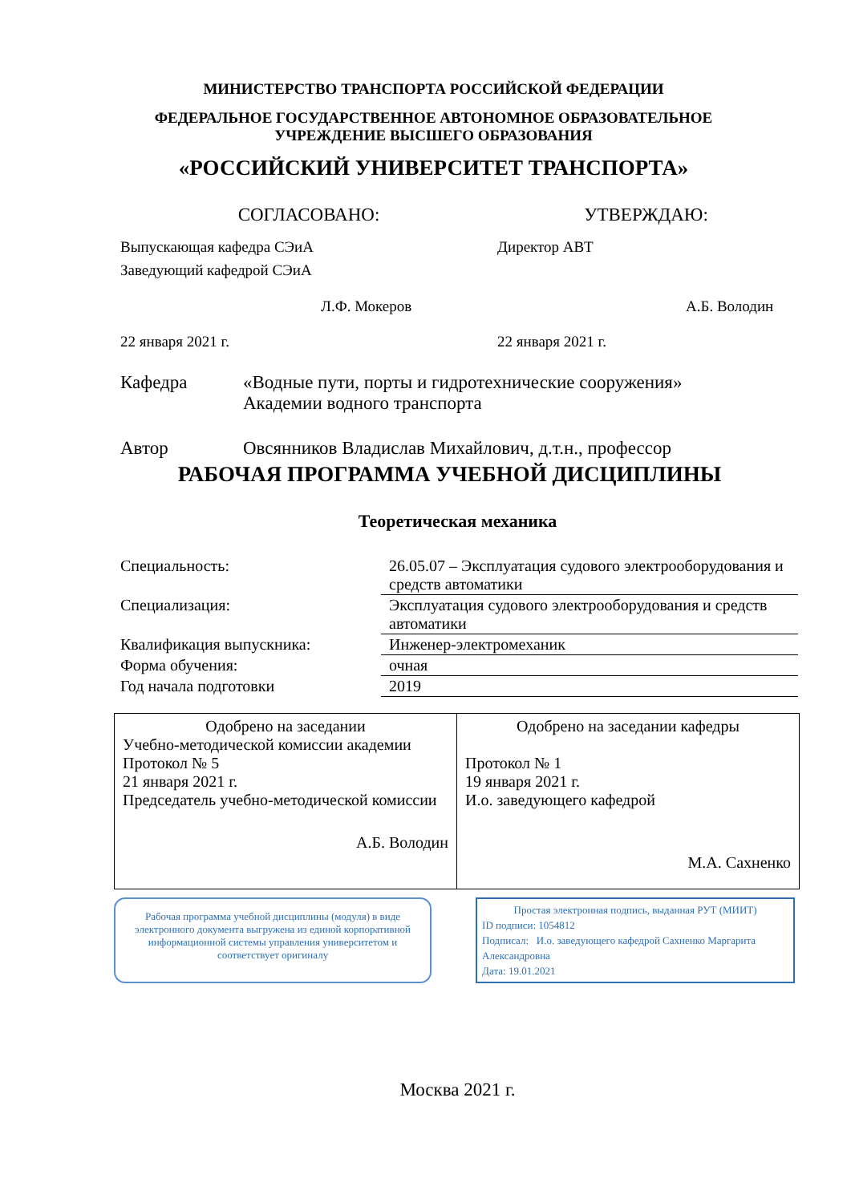МИНИСТЕРСТВО ТРАНСПОРТА РОССИЙСКОЙ ФЕДЕРАЦИИ
ФЕДЕРАЛЬНОЕ ГОСУДАРСТВЕННОЕ АВТОНОМНОЕ ОБРАЗОВАТЕЛЬНОЕ
УЧРЕЖДЕНИЕ ВЫСШЕГО ОБРАЗОВАНИЯ
«РОССИЙСКИЙ УНИВЕРСИТЕТ ТРАНСПОРТА»
СОГЛАСОВАНО: УТВЕРЖДАЮ:
Выпускающая кафедра СЭиА
Заведующий кафедрой СЭиА
Л.Ф. Мокеров
22 января 2021 г.
Директор АВТ
А.Б. Володин
22 января 2021 г.
Кафедра «Водные пути, порты и гидротехнические сооружения»
Академии водного транспорта
Автор Овсянников Владислав Михайлович, д.т.н., профессор
РАБОЧАЯ ПРОГРАММА УЧЕБНОЙ ДИСЦИПЛИНЫ
Теоретическая механика
| Специальность: | 26.05.07 – Эксплуатация судового электрооборудования и средств автоматики |
| Специализация: | Эксплуатация судового электрооборудования и средств автоматики |
| Квалификация выпускника: | Инженер-электромеханик |
| Форма обучения: | очная |
| Год начала подготовки | 2019 |
| Одобрено на заседании Учебно-методической комиссии академии Протокол № 5 21 января 2021 г. Председатель учебно-методической комиссии А.Б. Володин | Одобрено на заседании кафедры Протокол № 1 19 января 2021 г. И.о. заведующего кафедрой М.А. Сахненко |
Рабочая программа учебной дисциплины (модуля) в виде электронного документа выгружена из единой корпоративной информационной системы управления университетом и соответствует оригиналу
Простая электронная подпись, выданная РУТ (МИИТ)
ID подписи: 1054812
Подписал: И.о. заведующего кафедрой Сахненко Маргарита Александровна
Дата: 19.01.2021
Москва 2021 г.